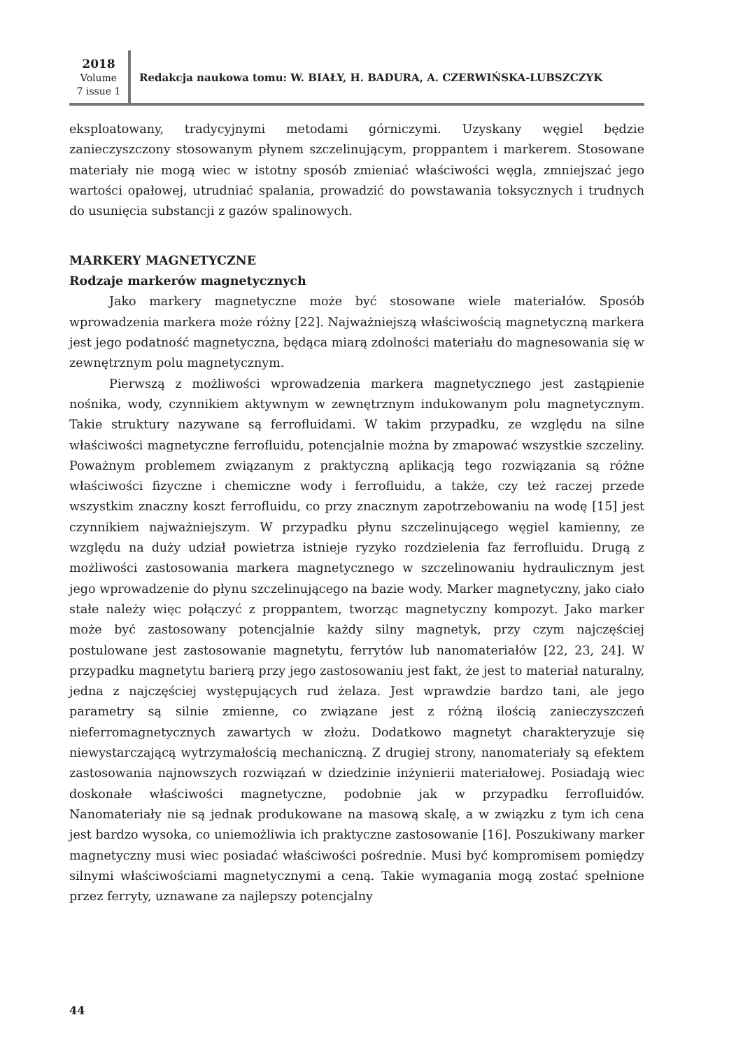2018
Volume
7 issue 1
Redakcja naukowa tomu: W. BIAŁY, H. BADURA, A. CZERWIŃSKA-LUBSZCZYK
eksploatowany, tradycyjnymi metodami górniczymi. Uzyskany węgiel będzie zanieczyszczony stosowanym płynem szczelinującym, proppantem i markerem. Stosowane materiały nie mogą wiec w istotny sposób zmieniać właściwości węgla, zmniejszać jego wartości opałowej, utrudniać spalania, prowadzić do powstawania toksycznych i trudnych do usunięcia substancji z gazów spalinowych.
MARKERY MAGNETYCZNE
Rodzaje markerów magnetycznych
Jako markery magnetyczne może być stosowane wiele materiałów. Sposób wprowadzenia markera może różny [22]. Najważniejszą właściwością magnetyczną markera jest jego podatność magnetyczna, będąca miarą zdolności materiału do magnesowania się w zewnętrznym polu magnetycznym.
Pierwszą z możliwości wprowadzenia markera magnetycznego jest zastąpienie nośnika, wody, czynnikiem aktywnym w zewnętrznym indukowanym polu magnetycznym. Takie struktury nazywane są ferrofluidami. W takim przypadku, ze względu na silne właściwości magnetyczne ferrofluidu, potencjalnie można by zmapować wszystkie szczeliny. Poważnym problemem związanym z praktyczną aplikacją tego rozwiązania są różne właściwości fizyczne i chemiczne wody i ferrofluidu, a także, czy też raczej przede wszystkim znaczny koszt ferrofluidu, co przy znacznym zapotrzebowaniu na wodę [15] jest czynnikiem najważniejszym. W przypadku płynu szczelinującego węgiel kamienny, ze względu na duży udział powietrza istnieje ryzyko rozdzielenia faz ferrofluidu. Drugą z możliwości zastosowania markera magnetycznego w szczelinowaniu hydraulicznym jest jego wprowadzenie do płynu szczelinującego na bazie wody. Marker magnetyczny, jako ciało stałe należy więc połączyć z proppantem, tworząc magnetyczny kompozyt. Jako marker może być zastosowany potencjalnie każdy silny magnetyk, przy czym najczęściej postulowane jest zastosowanie magnetytu, ferrytów lub nanomateriałów [22, 23, 24]. W przypadku magnetytu barierą przy jego zastosowaniu jest fakt, że jest to materiał naturalny, jedna z najczęściej występujących rud żelaza. Jest wprawdzie bardzo tani, ale jego parametry są silnie zmienne, co związane jest z różną ilością zanieczyszczeń nieferromagnetycznych zawartych w złożu. Dodatkowo magnetyt charakteryzuje się niewystarczającą wytrzymałością mechaniczną. Z drugiej strony, nanomateriały są efektem zastosowania najnowszych rozwiązań w dziedzinie inżynierii materiałowej. Posiadają wiec doskonałe właściwości magnetyczne, podobnie jak w przypadku ferrofluidów. Nanomateriały nie są jednak produkowane na masową skalę, a w związku z tym ich cena jest bardzo wysoka, co uniemożliwia ich praktyczne zastosowanie [16]. Poszukiwany marker magnetyczny musi wiec posiadać właściwości pośrednie. Musi być kompromisem pomiędzy silnymi właściwościami magnetycznymi a ceną. Takie wymagania mogą zostać spełnione przez ferryty, uznawane za najlepszy potencjalny
44